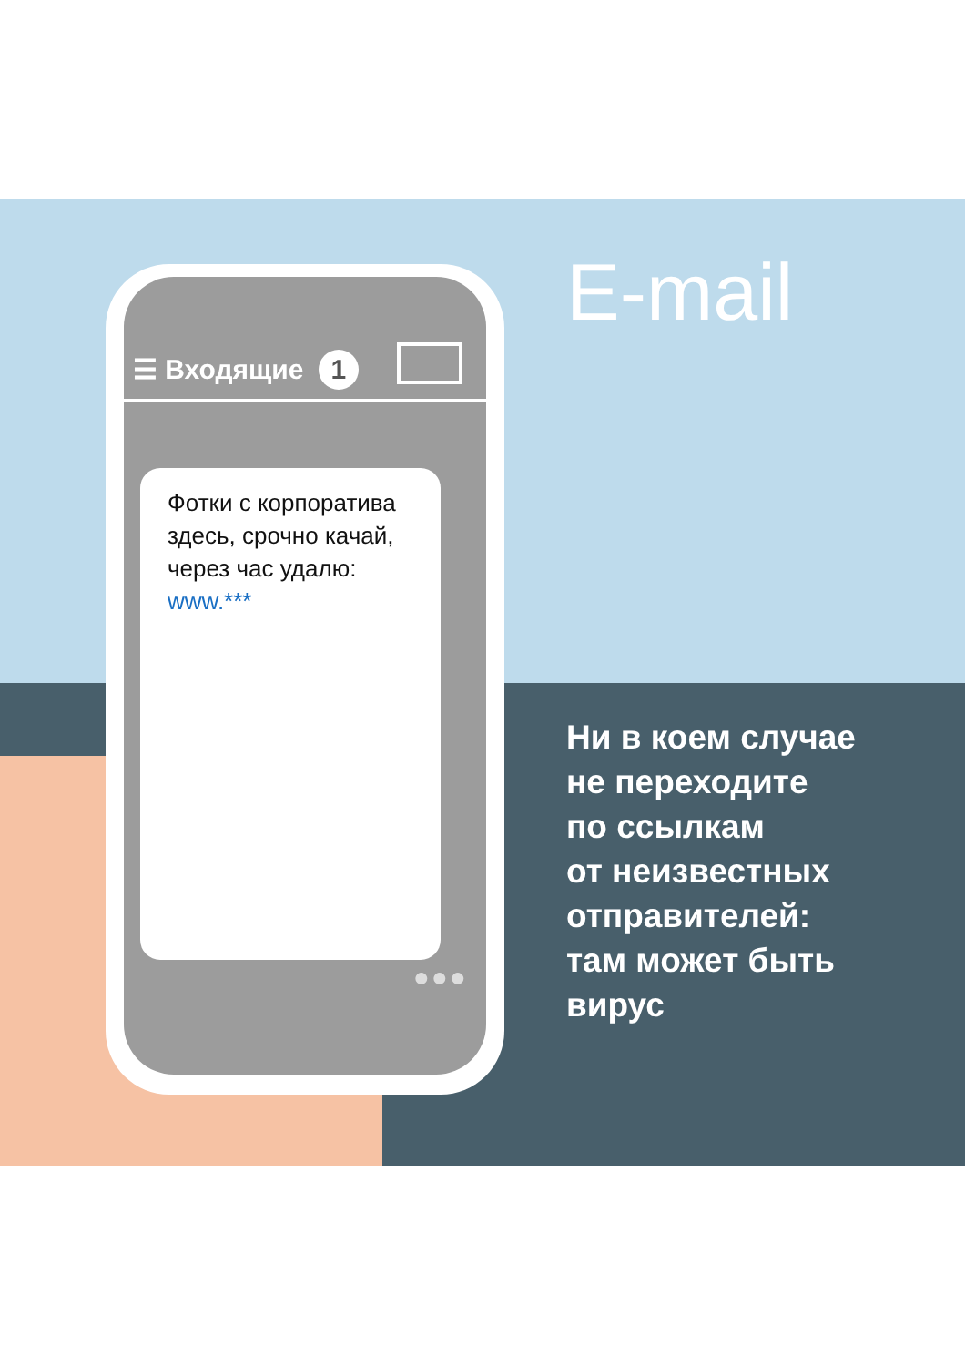☰ Входящие 1
Фотки с корпоратива здесь, срочно качай, через час удалю: www.***
●●●
E-mail
Ни в коем случае
не переходите
по ссылкам
от неизвестных
отправителей:
там может быть
вирус